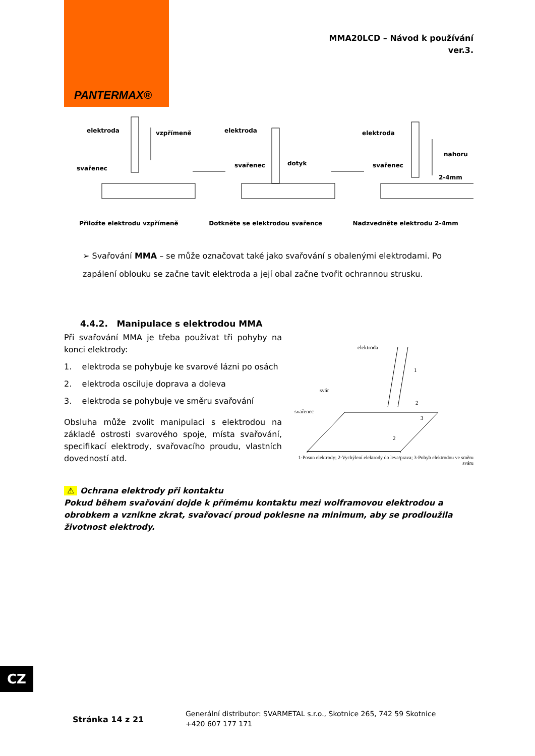PANTERMAX®
MMA20LCD – Návod k používání
ver.3.
elektroda
vzpřímeně
svařenec
elektroda
svařenec
dotyk
elektroda
svařenec
nahoru
2-4mm
Přiložte elektrodu vzpřímeně Dotkněte se elektrodou svařence Nadzvedněte elektrodu 2-4mm
➢ Svařování MMA – se může označovat také jako svařování s obalenými elektrodami. Po zapálení oblouku se začne tavit elektroda a její obal začne tvořit ochrannou strusku.
4.4.2. Manipulace s elektrodou MMA
Při svařování MMA je třeba používat tři pohyby na konci elektrody:
1. elektroda se pohybuje ke svarové lázni po osách
2. elektroda osciluje doprava a doleva
3. elektroda se pohybuje ve směru svařování
Obsluha může zvolit manipulaci s elektrodou na základě ostrosti svarového spoje, místa svařování, specifikací elektrody, svařovacího proudu, vlastních dovedností atd.
elektroda
svár
svařenec
1
2
3
2
1-Posun elektrody; 2-Vychýlení elektrody do leva/prava; 3-Pohyb elektrodou ve směru sváru
⚠ Ochrana elektrody při kontaktu
Pokud během svařování dojde k přímému kontaktu mezi wolframovou elektrodou a obrobkem a vznikne zkrat, svařovací proud poklesne na minimum, aby se prodloužila životnost elektrody.
CZ
Stránka 14 z 21
Generální distributor: SVARMETAL s.r.o., Skotnice 265, 742 59 Skotnice
+420 607 177 171